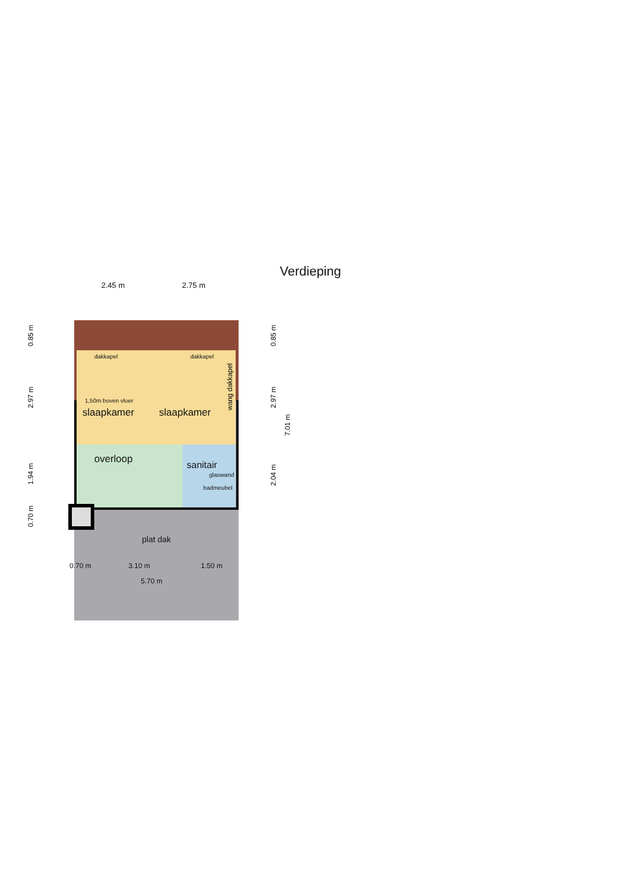Verdieping
2.45 m 2.75 m
dakkapel dakkapel
wang dakkapel
1,50m boven vloer
slaapkamer slaapkamer
overloop
sanitair
glaswand
badmeubel
plat dak
0.70 m 3.10 m 1.50 m
5.70 m
0.85 m
2.97 m
1.94 m
0.70 m
0.85 m
2.97 m
7.01 m
2.04 m